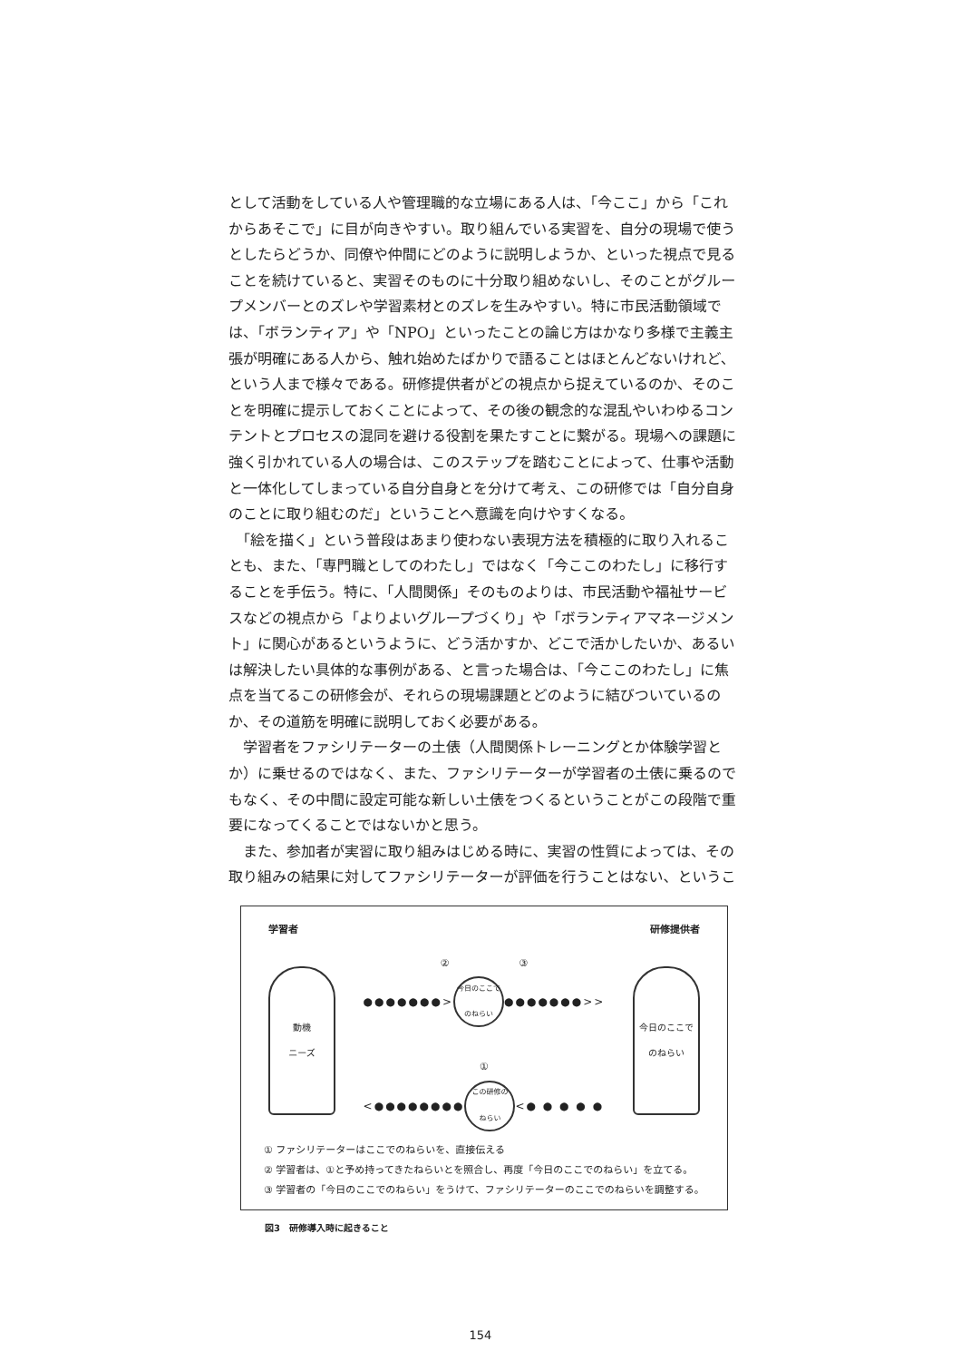として活動をしている人や管理職的な立場にある人は、「今ここ」から「これからあそこで」に目が向きやすい。取り組んでいる実習を、自分の現場で使うとしたらどうか、同僚や仲間にどのように説明しようか、といった視点で見ることを続けていると、実習そのものに十分取り組めないし、そのことがグループメンバーとのズレや学習素材とのズレを生みやすい。特に市民活動領域では、「ボランティア」や「NPO」といったことの論じ方はかなり多様で主義主張が明確にある人から、触れ始めたばかりで語ることはほとんどないけれど、という人まで様々である。研修提供者がどの視点から捉えているのか、そのことを明確に提示しておくことによって、その後の観念的な混乱やいわゆるコンテントとプロセスの混同を避ける役割を果たすことに繋がる。現場への課題に強く引かれている人の場合は、このステップを踏むことによって、仕事や活動と一体化してしまっている自分自身とを分けて考え、この研修では「自分自身のことに取り組むのだ」ということへ意識を向けやすくなる。
　「絵を描く」という普段はあまり使わない表現方法を積極的に取り入れることも、また、「専門職としてのわたし」ではなく「今ここのわたし」に移行することを手伝う。特に、「人間関係」そのものよりは、市民活動や福祉サービスなどの視点から「よりよいグループづくり」や「ボランティアマネージメント」に関心があるというように、どう活かすか、どこで活かしたいか、あるいは解決したい具体的な事例がある、と言った場合は、「今ここのわたし」に焦点を当てるこの研修会が、それらの現場課題とどのように結びついているのか、その道筋を明確に説明しておく必要がある。
　学習者をファシリテーターの土俵（人間関係トレーニングとか体験学習とか）に乗せるのではなく、また、ファシリテーターが学習者の土俵に乗るのでもなく、その中間に設定可能な新しい土俵をつくるということがこの段階で重要になってくることではないかと思う。
　また、参加者が実習に取り組みはじめる時に、実習の性質によっては、その取り組みの結果に対してファシリテーターが評価を行うことはない、というこ
学習者 研修提供者
動機
ニーズ
② ③
●●●●●●●>
今日のここで
のねらい
●●●●●●●>>
①
<●●●●●●●●
この研修の
ねらい
<● ● ● ● ●
今日のここで
のねらい
① ファシリテーターはここでのねらいを、直接伝える
② 学習者は、①と予め持ってきたねらいとを照合し、再度「今日のここでのねらい」を立てる。
③ 学習者の「今日のここでのねらい」をうけて、ファシリテーターのここでのねらいを調整する。
図3　研修導入時に起きること
154